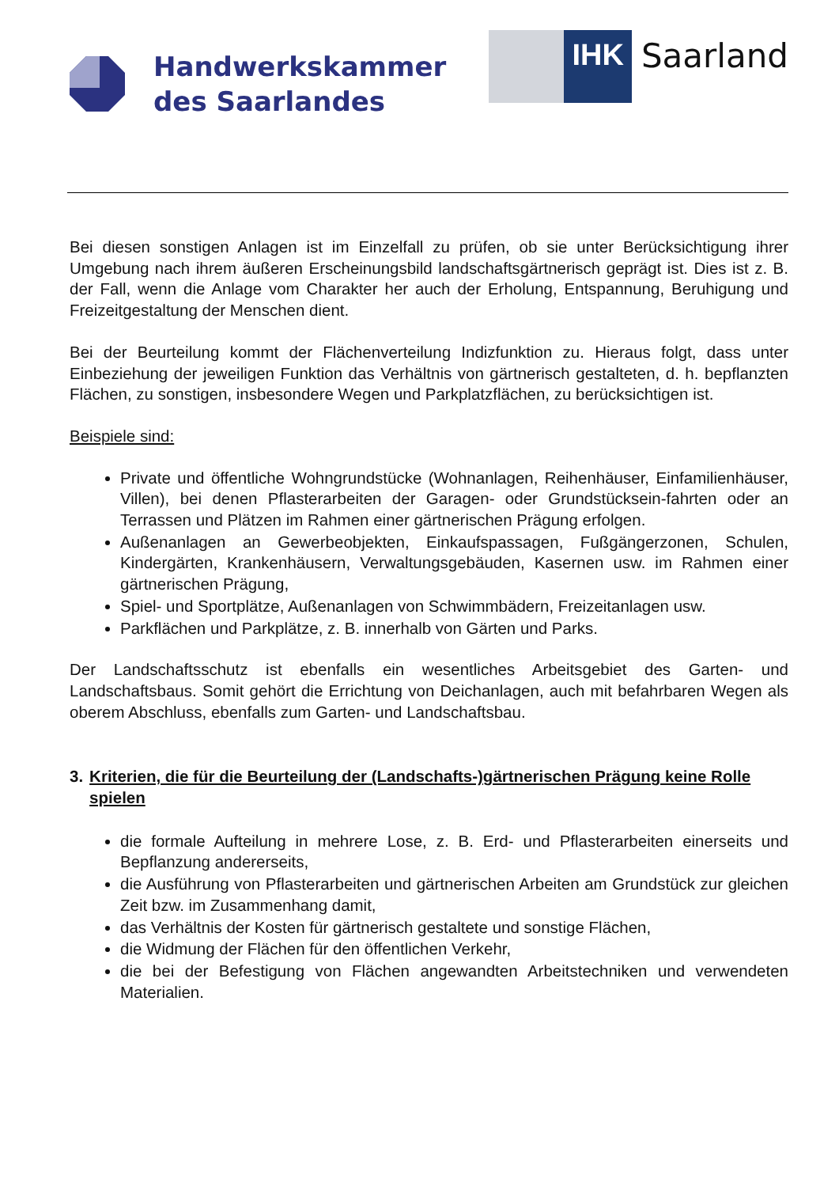Handwerkskammer
des Saarlandes
IHK Saarland
Bei diesen sonstigen Anlagen ist im Einzelfall zu prüfen, ob sie unter Berücksichtigung ihrer Umgebung nach ihrem äußeren Erscheinungsbild landschaftsgärtnerisch geprägt ist. Dies ist z. B. der Fall, wenn die Anlage vom Charakter her auch der Erholung, Entspannung, Beruhigung und Freizeitgestaltung der Menschen dient.
Bei der Beurteilung kommt der Flächenverteilung Indizfunktion zu. Hieraus folgt, dass unter Einbeziehung der jeweiligen Funktion das Verhältnis von gärtnerisch gestalteten, d. h. bepflanzten Flächen, zu sonstigen, insbesondere Wegen und Parkplatzflächen, zu berücksichtigen ist.
Beispiele sind:
Private und öffentliche Wohngrundstücke (Wohnanlagen, Reihenhäuser, Einfamilienhäuser, Villen), bei denen Pflasterarbeiten der Garagen- oder Grundstücksein-fahrten oder an Terrassen und Plätzen im Rahmen einer gärtnerischen Prägung erfolgen.
Außenanlagen an Gewerbeobjekten, Einkaufspassagen, Fußgängerzonen, Schulen, Kindergärten, Krankenhäusern, Verwaltungsgebäuden, Kasernen usw. im Rahmen einer gärtnerischen Prägung,
Spiel- und Sportplätze, Außenanlagen von Schwimmbädern, Freizeitanlagen usw.
Parkflächen und Parkplätze, z. B. innerhalb von Gärten und Parks.
Der Landschaftsschutz ist ebenfalls ein wesentliches Arbeitsgebiet des Garten- und Landschaftsbaus. Somit gehört die Errichtung von Deichanlagen, auch mit befahrbaren Wegen als oberem Abschluss, ebenfalls zum Garten- und Landschaftsbau.
3. Kriterien, die für die Beurteilung der (Landschafts-)gärtnerischen Prägung keine Rolle spielen
die formale Aufteilung in mehrere Lose, z. B. Erd- und Pflasterarbeiten einerseits und Bepflanzung andererseits,
die Ausführung von Pflasterarbeiten und gärtnerischen Arbeiten am Grundstück zur gleichen Zeit bzw. im Zusammenhang damit,
das Verhältnis der Kosten für gärtnerisch gestaltete und sonstige Flächen,
die Widmung der Flächen für den öffentlichen Verkehr,
die bei der Befestigung von Flächen angewandten Arbeitstechniken und verwendeten Materialien.